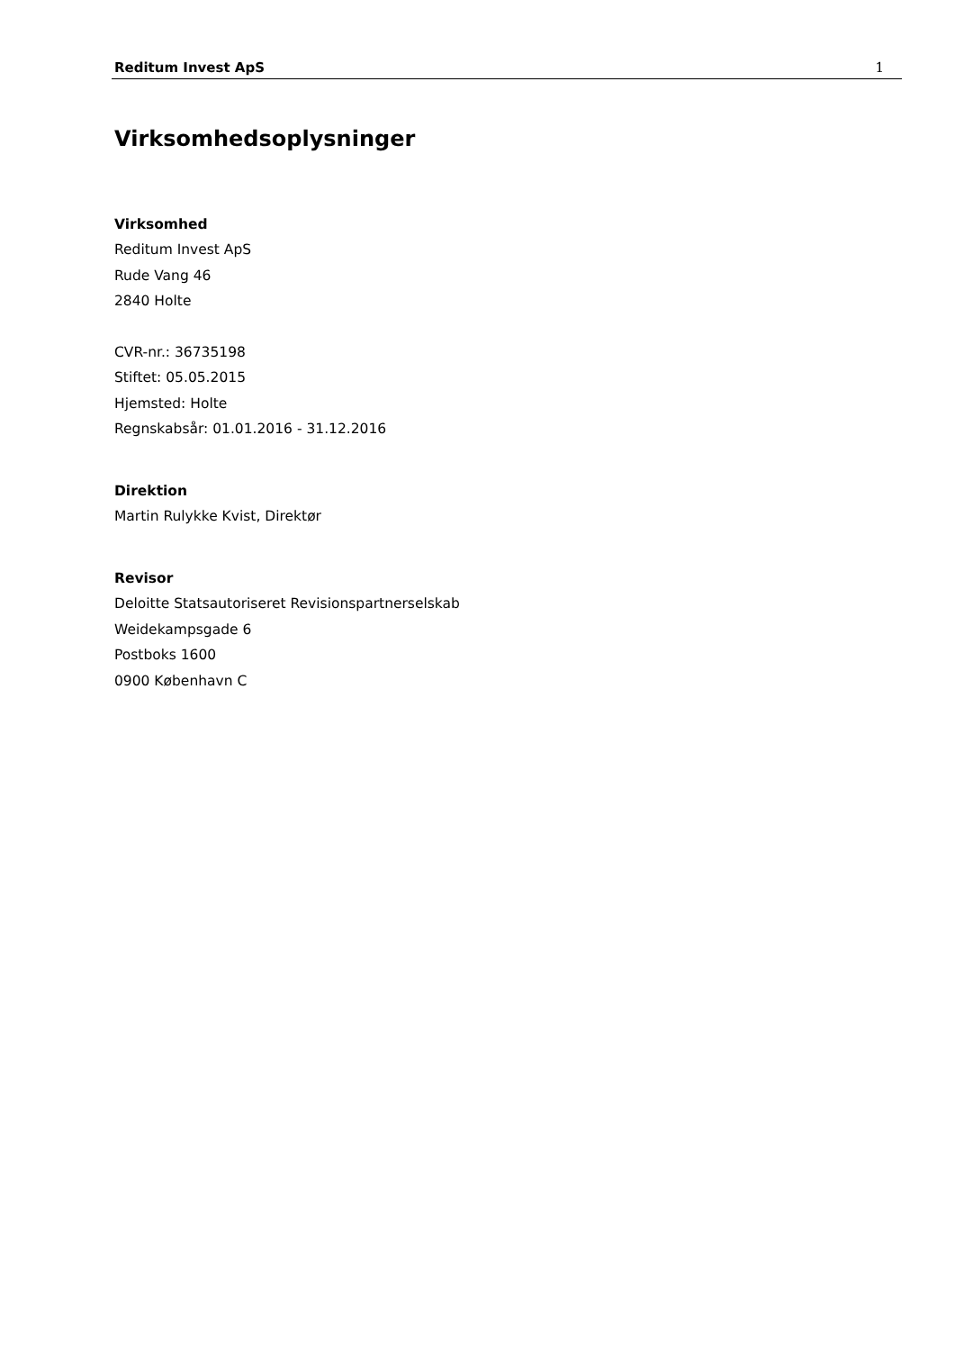Reditum Invest ApS 1
Virksomhedsoplysninger
Virksomhed
Reditum Invest ApS
Rude Vang 46
2840 Holte
CVR-nr.: 36735198
Stiftet: 05.05.2015
Hjemsted: Holte
Regnskabsår: 01.01.2016 - 31.12.2016
Direktion
Martin Rulykke Kvist, Direktør
Revisor
Deloitte Statsautoriseret Revisionspartnerselskab
Weidekampsgade 6
Postboks 1600
0900 København C